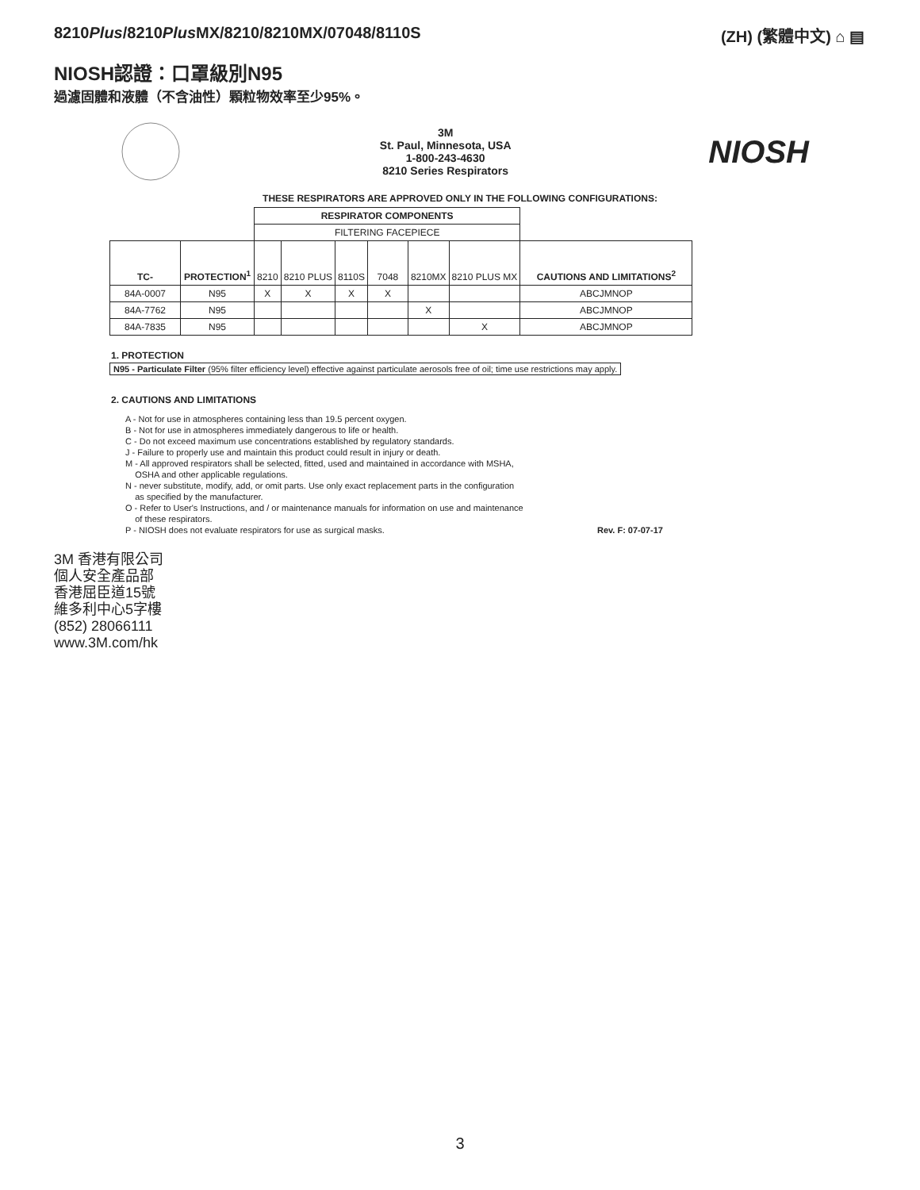8210Plus/8210Plus MX/8210/8210MX/07048/8110S
(ZH) (繁體中文) ⌂ ▤
NIOSH認證：口罩級別N95
過濾固體和液體（不含油性）顆粒物效率至少95%。
3M
St. Paul, Minnesota, USA
1-800-243-4630
8210 Series Respirators
NIOSH
THESE RESPIRATORS ARE APPROVED ONLY IN THE FOLLOWING CONFIGURATIONS:
| | | RESPIRATOR COMPONENTS | | | | | | |
| | | FILTERING FACEPIECE | | | | | | |
| TC- | PROTECTION<sup>1</sup> | 8210 | 8210 PLUS | 8110S | 7048 | 8210MX | 8210 PLUS MX | CAUTIONS AND LIMITATIONS<sup>2</sup> |
| 84A-0007 | N95 | X | X | X | X | | | ABCJMNOP |
| 84A-7762 | N95 | | | | | X | | ABCJMNOP |
| 84A-7835 | N95 | | | | | | X | ABCJMNOP |
1. PROTECTION
N95 - Particulate Filter (95% filter efficiency level) effective against particulate aerosols free of oil; time use restrictions may apply.
2. CAUTIONS AND LIMITATIONS
A - Not for use in atmospheres containing less than 19.5 percent oxygen.
B - Not for use in atmospheres immediately dangerous to life or health.
C - Do not exceed maximum use concentrations established by regulatory standards.
J - Failure to properly use and maintain this product could result in injury or death.
M - All approved respirators shall be selected, fitted, used and maintained in accordance with MSHA,
OSHA and other applicable regulations.
N - never substitute, modify, add, or omit parts. Use only exact replacement parts in the configuration
as specified by the manufacturer.
O - Refer to User's Instructions, and / or maintenance manuals for information on use and maintenance
of these respirators.
P - NIOSH does not evaluate respirators for use as surgical masks. Rev. F: 07-07-17
3M 香港有限公司
個人安全產品部
香港屈臣道15號
維多利中心5字樓
(852) 28066111
www.3M.com/hk
3